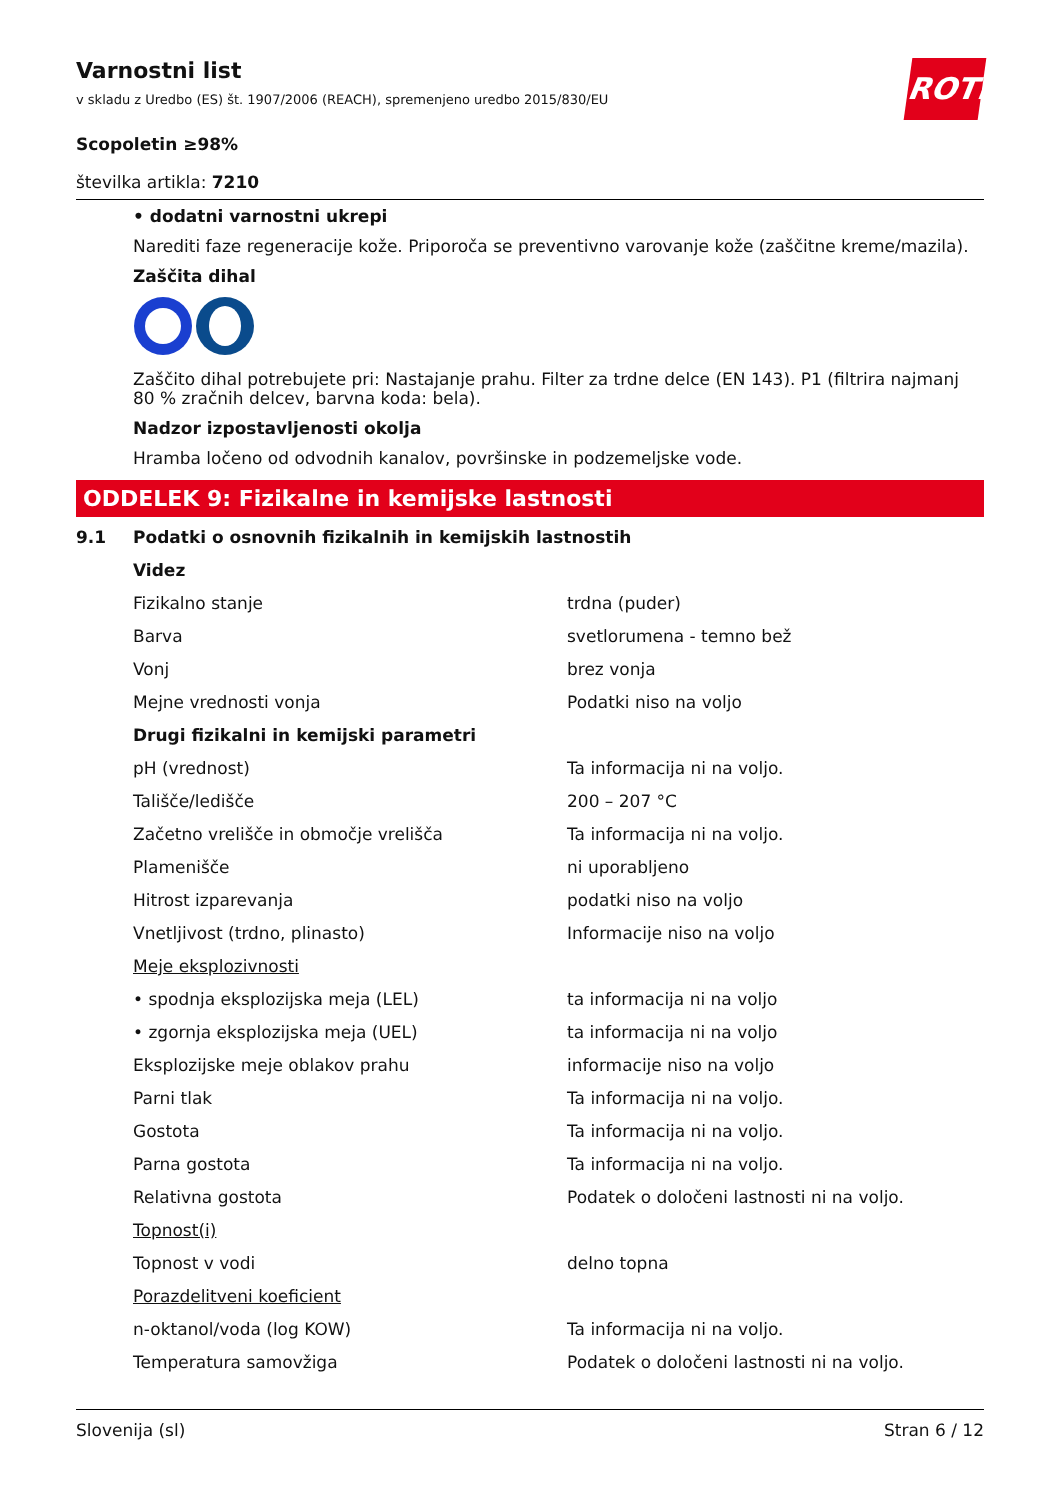Varnostni list
v skladu z Uredbo (ES) št. 1907/2006 (REACH), spremenjeno uredbo 2015/830/EU
ROTH
Scopoletin ≥98%
številka artikla: 7210
• dodatni varnostni ukrepi
Narediti faze regeneracije kože. Priporoča se preventivno varovanje kože (zaščitne kreme/mazila).
Zaščita dihal
Zaščito dihal potrebujete pri: Nastajanje prahu. Filter za trdne delce (EN 143). P1 (filtrira najmanj 80 % zračnih delcev, barvna koda: bela).
Nadzor izpostavljenosti okolja
Hramba ločeno od odvodnih kanalov, površinske in podzemeljske vode.
ODDELEK 9: Fizikalne in kemijske lastnosti
| 9.1 | Podatki o osnovnih fizikalnih in kemijskih lastnostih | |
| | Videz | |
| | Fizikalno stanje | trdna (puder) |
| | Barva | svetlorumena - temno bež |
| | Vonj | brez vonja |
| | Mejne vrednosti vonja | Podatki niso na voljo |
| | Drugi fizikalni in kemijski parametri | |
| | pH (vrednost) | Ta informacija ni na voljo. |
| | Tališče/ledišče | 200 – 207 °C |
| | Začetno vrelišče in območje vrelišča | Ta informacija ni na voljo. |
| | Plamenišče | ni uporabljeno |
| | Hitrost izparevanja | podatki niso na voljo |
| | Vnetljivost (trdno, plinasto) | Informacije niso na voljo |
| | Meje eksplozivnosti | |
| | • spodnja eksplozijska meja (LEL) | ta informacija ni na voljo |
| | • zgornja eksplozijska meja (UEL) | ta informacija ni na voljo |
| | Eksplozijske meje oblakov prahu | informacije niso na voljo |
| | Parni tlak | Ta informacija ni na voljo. |
| | Gostota | Ta informacija ni na voljo. |
| | Parna gostota | Ta informacija ni na voljo. |
| | Relativna gostota | Podatek o določeni lastnosti ni na voljo. |
| | Topnost(i) | |
| | Topnost v vodi | delno topna |
| | Porazdelitveni koeficient | |
| | n-oktanol/voda (log KOW) | Ta informacija ni na voljo. |
| | Temperatura samovžiga | Podatek o določeni lastnosti ni na voljo. |
Slovenija (sl) Stran 6 / 12